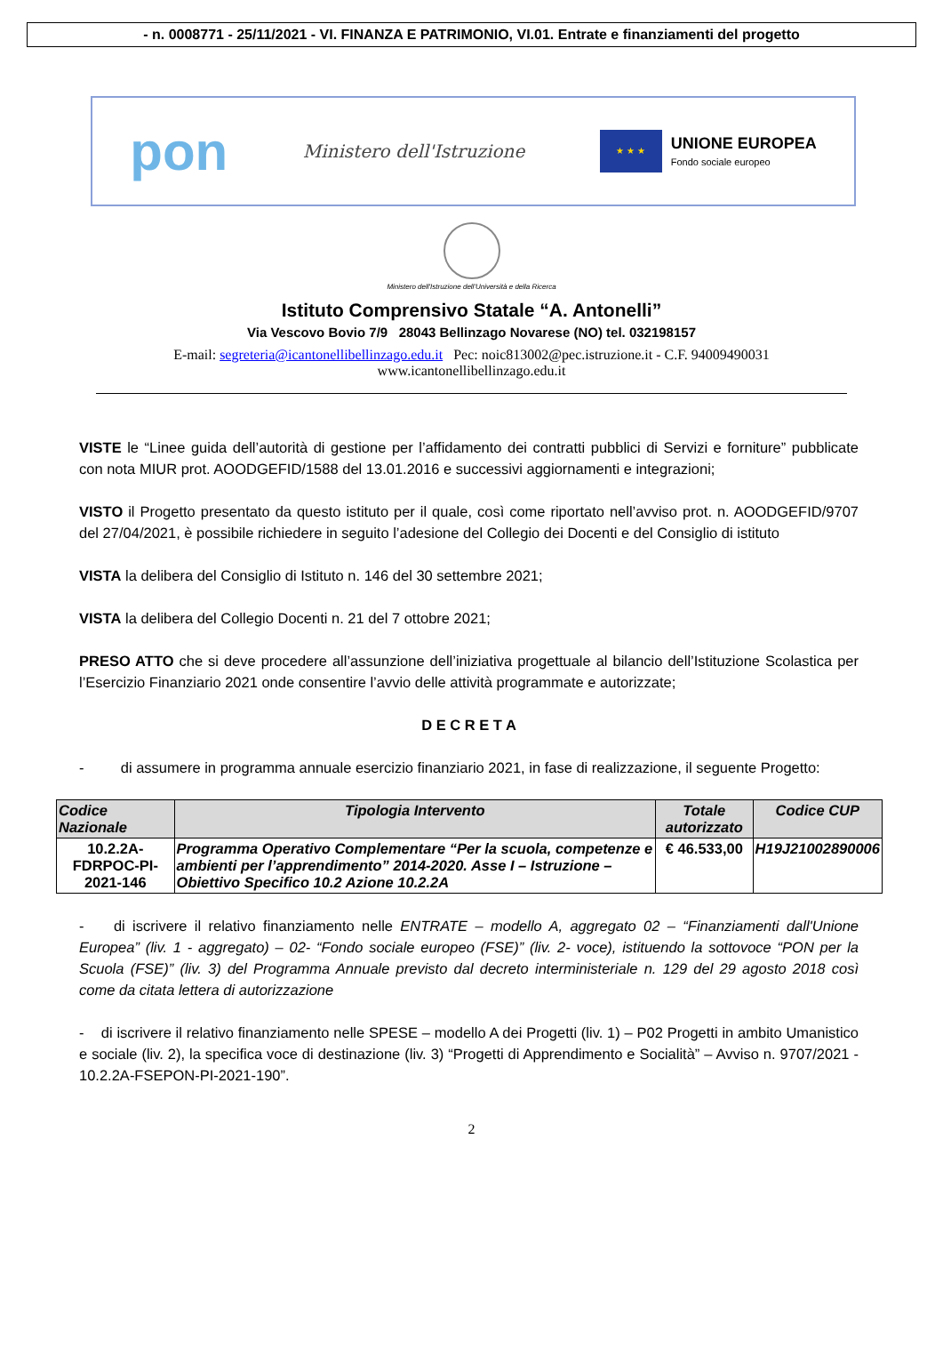- n. 0008771 - 25/11/2021 - VI. FINANZA E PATRIMONIO, VI.01. Entrate e finanziamenti del progetto
pon Ministero dell'Istruzione
★ ★ ★
UNIONE EUROPEA
Fondo sociale europeo
Ministero dell'Istruzione dell'Università e della Ricerca
Istituto Comprensivo Statale “A. Antonelli”
Via Vescovo Bovio 7/9 28043 Bellinzago Novarese (NO) tel. 032198157
E-mail: segreteria@icantonellibellinzago.edu.it Pec: noic813002@pec.istruzione.it - C.F. 94009490031
www.icantonellibellinzago.edu.it
VISTE le “Linee guida dell’autorità di gestione per l’affidamento dei contratti pubblici di Servizi e forniture” pubblicate con nota MIUR prot. AOODGEFID/1588 del 13.01.2016 e successivi aggiornamenti e integrazioni;
VISTO il Progetto presentato da questo istituto per il quale, così come riportato nell’avviso prot. n. AOODGEFID/9707 del 27/04/2021, è possibile richiedere in seguito l’adesione del Collegio dei Docenti e del Consiglio di istituto
VISTA la delibera del Consiglio di Istituto n. 146 del 30 settembre 2021;
VISTA la delibera del Collegio Docenti n. 21 del 7 ottobre 2021;
PRESO ATTO che si deve procedere all’assunzione dell’iniziativa progettuale al bilancio dell’Istituzione Scolastica per l’Esercizio Finanziario 2021 onde consentire l’avvio delle attività programmate e autorizzate;
D E C R E T A
- di assumere in programma annuale esercizio finanziario 2021, in fase di realizzazione, il seguente Progetto:
| Codice Nazionale | Tipologia Intervento | Totale autorizzato | Codice CUP |
| --- | --- | --- | --- |
| 10.2.2A-FDRPOC-PI-2021-146 | Programma Operativo Complementare “Per la scuola, competenze e ambienti per l’apprendimento” 2014-2020. Asse I – Istruzione – Obiettivo Specifico 10.2 Azione 10.2.2A | € 46.533,00 | H19J21002890006 |
- di iscrivere il relativo finanziamento nelle ENTRATE – modello A, aggregato 02 – “Finanziamenti dall'Unione Europea” (liv. 1 - aggregato) – 02- “Fondo sociale europeo (FSE)” (liv. 2- voce), istituendo la sottovoce “PON per la Scuola (FSE)” (liv. 3) del Programma Annuale previsto dal decreto interministeriale n. 129 del 29 agosto 2018 così come da citata lettera di autorizzazione
- di iscrivere il relativo finanziamento nelle SPESE – modello A dei Progetti (liv. 1) – P02 Progetti in ambito Umanistico e sociale (liv. 2), la specifica voce di destinazione (liv. 3) “Progetti di Apprendimento e Socialità” – Avviso n. 9707/2021 - 10.2.2A-FSEPON-PI-2021-190”.
2